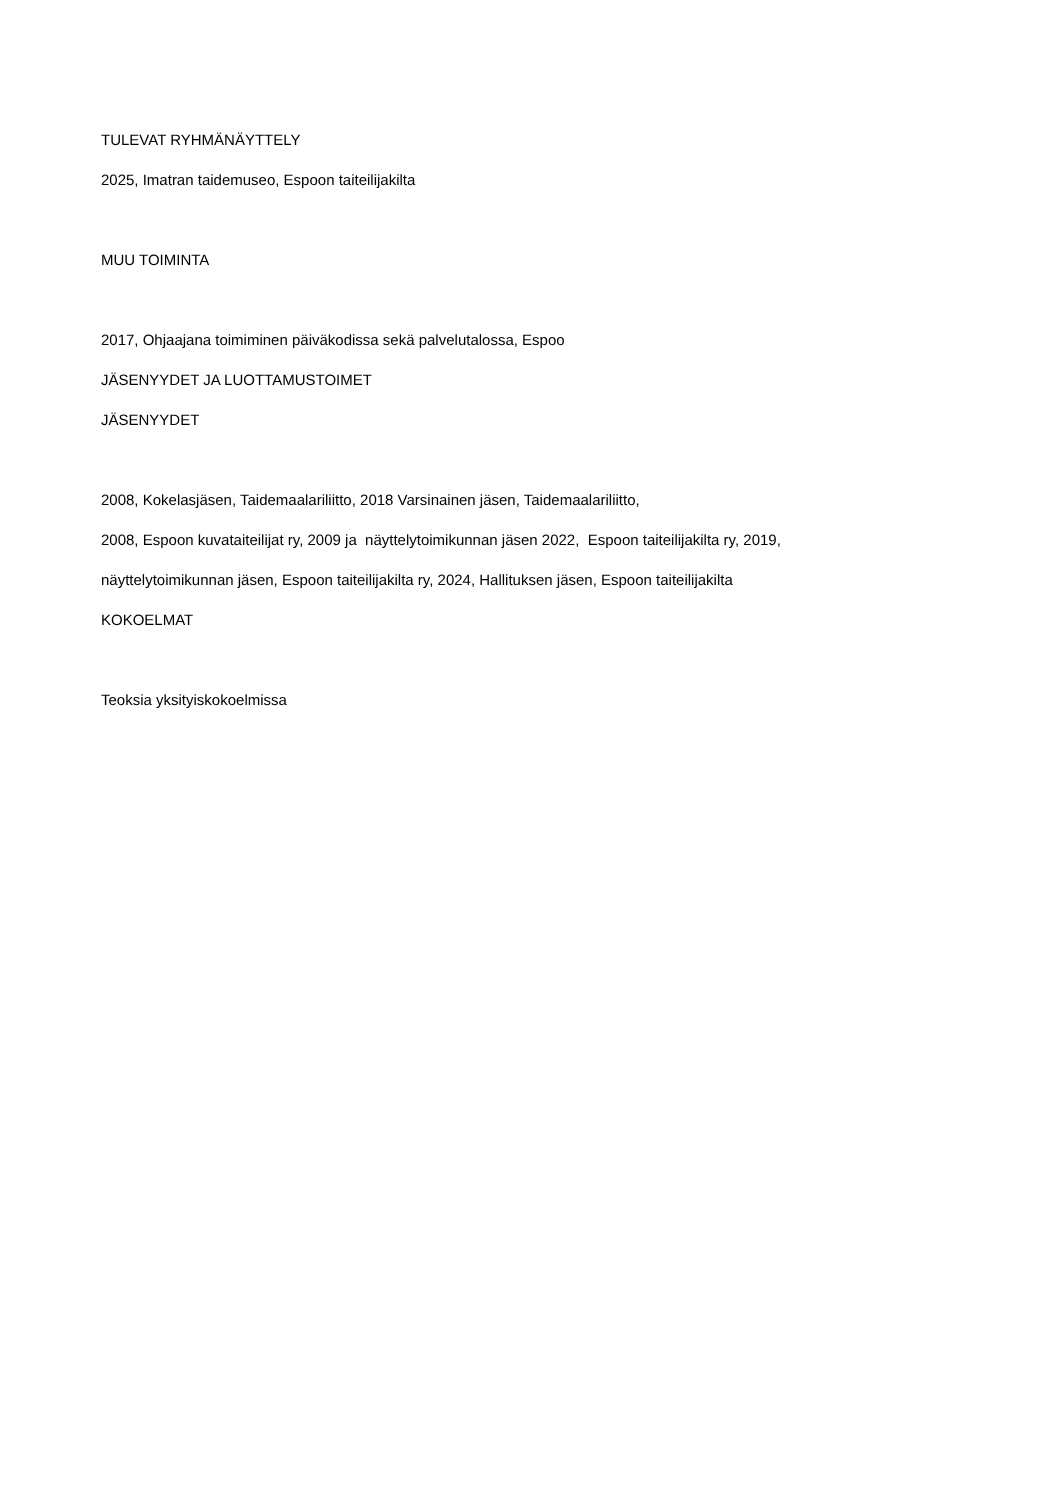TULEVAT RYHMÄNÄYTTELY
2025, Imatran taidemuseo, Espoon taiteilijakilta
MUU TOIMINTA
2017, Ohjaajana toimiminen päiväkodissa sekä palvelutalossa, Espoo
JÄSENYYDET JA LUOTTAMUSTOIMET
JÄSENYYDET
2008, Kokelasjäsen, Taidemaalariliitto, 2018 Varsinainen jäsen, Taidemaalariliitto,
2008, Espoon kuvataiteilijat ry, 2009 ja näyttelytoimikunnan jäsen 2022, Espoon taiteilijakilta ry, 2019,
näyttelytoimikunnan jäsen, Espoon taiteilijakilta ry, 2024, Hallituksen jäsen, Espoon taiteilijakilta
KOKOELMAT
Teoksia yksityiskokoelmissa